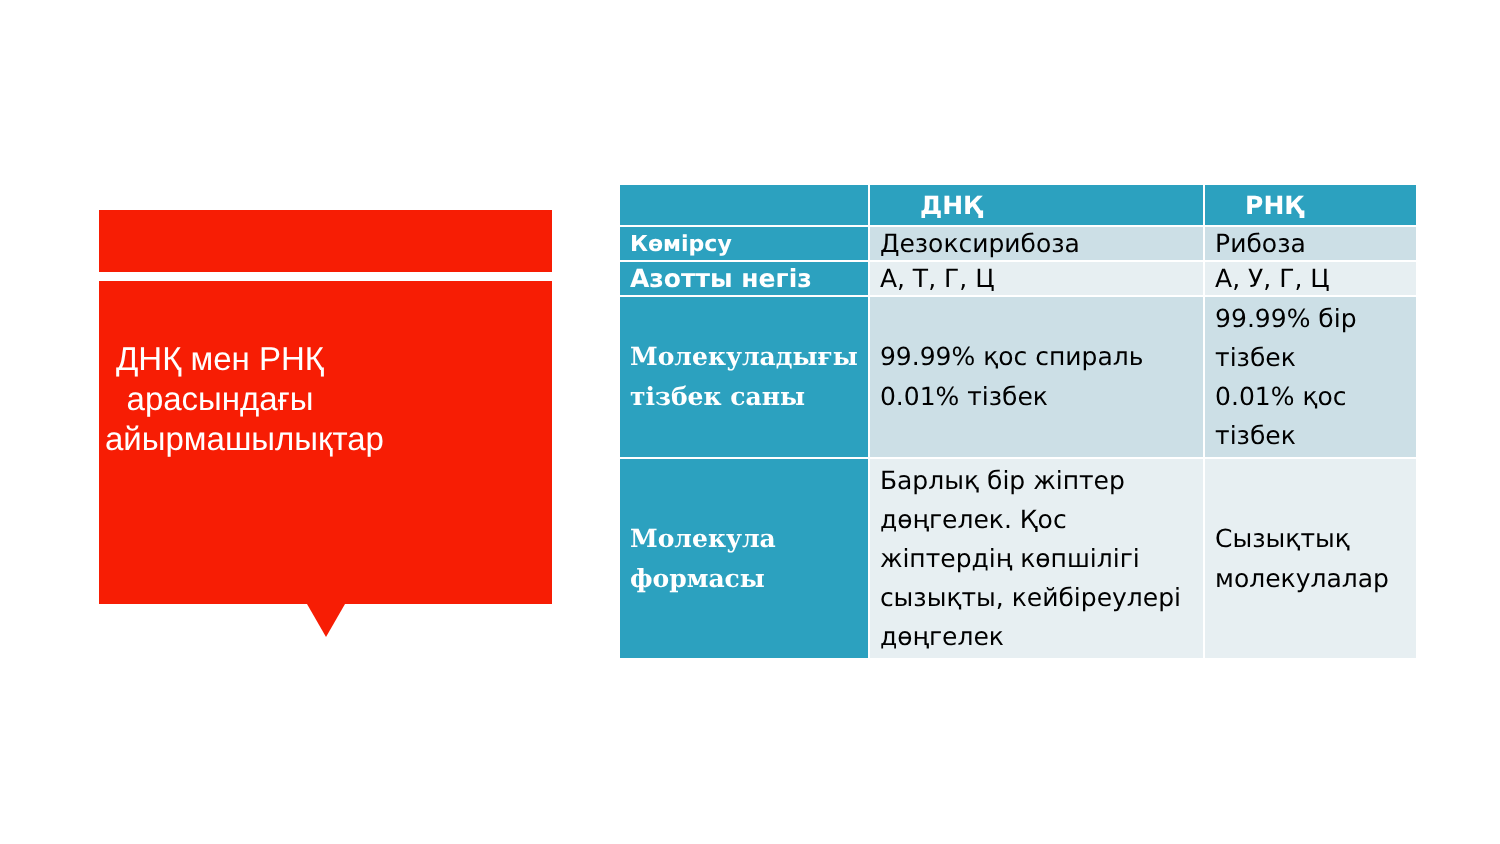ДНҚ мен РНҚ арасындағы айырмашылықтар
| | ДНҚ | РНҚ |
| --- | --- | --- |
| Көмірсу | Дезоксирибоза | Рибоза |
| Азотты негіз | А, Т, Г, Ц | А, У, Г, Ц |
| Молекуладығы тізбек саны | 99.99% қос спираль 0.01% тізбек | 99.99% бір тізбек 0.01% қос тізбек |
| Молекула формасы | Барлық бір жіптер дөңгелек. Қос жіптердің көпшілігі сызықты, кейбіреулері дөңгелек | Сызықтық молекулалар |